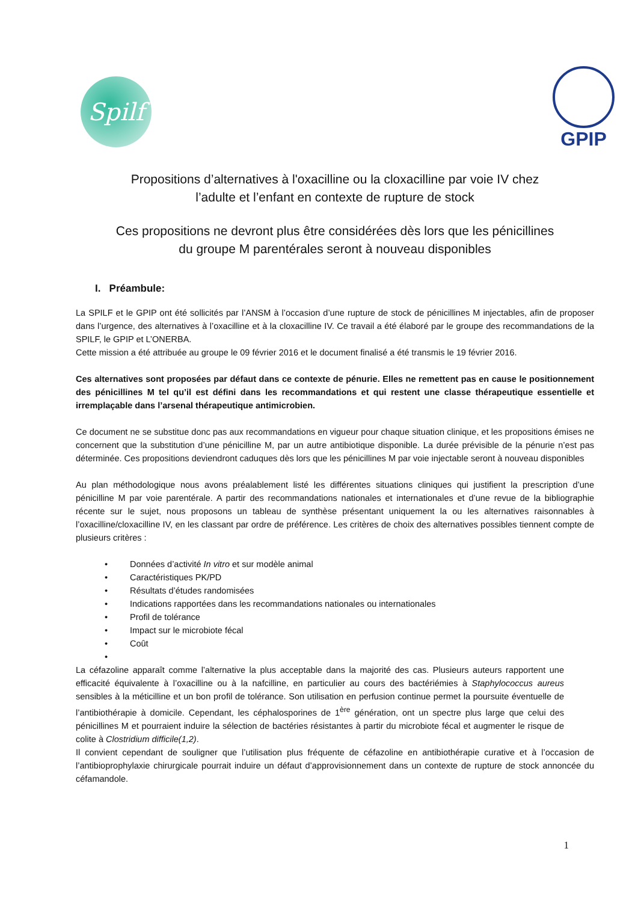Spilf
GPIP
Propositions d’alternatives à l'oxacilline ou la cloxacilline par voie IV chez
l’adulte et l’enfant en contexte de rupture de stock
Ces propositions ne devront plus être considérées dès lors que les pénicillines
du groupe M parentérales seront à nouveau disponibles
I. Préambule:
La SPILF et le GPIP ont été sollicités par l’ANSM à l’occasion d’une rupture de stock de pénicillines M injectables, afin de proposer dans l’urgence, des alternatives à l’oxacilline et à la cloxacilline IV. Ce travail a été élaboré par le groupe des recommandations de la SPILF, le GPIP et L’ONERBA.
Cette mission a été attribuée au groupe le 09 février 2016 et le document finalisé a été transmis le 19 février 2016.
Ces alternatives sont proposées par défaut dans ce contexte de pénurie. Elles ne remettent pas en cause le positionnement des pénicillines M tel qu’il est défini dans les recommandations et qui restent une classe thérapeutique essentielle et irremplaçable dans l’arsenal thérapeutique antimicrobien.
Ce document ne se substitue donc pas aux recommandations en vigueur pour chaque situation clinique, et les propositions émises ne concernent que la substitution d’une pénicilline M, par un autre antibiotique disponible. La durée prévisible de la pénurie n’est pas déterminée. Ces propositions deviendront caduques dès lors que les pénicillines M par voie injectable seront à nouveau disponibles
Au plan méthodologique nous avons préalablement listé les différentes situations cliniques qui justifient la prescription d’une pénicilline M par voie parentérale. A partir des recommandations nationales et internationales et d’une revue de la bibliographie récente sur le sujet, nous proposons un tableau de synthèse présentant uniquement la ou les alternatives raisonnables à l’oxacilline/cloxacilline IV, en les classant par ordre de préférence. Les critères de choix des alternatives possibles tiennent compte de plusieurs critères :
• Données d’activité In vitro et sur modèle animal
• Caractéristiques PK/PD
• Résultats d’études randomisées
• Indications rapportées dans les recommandations nationales ou internationales
• Profil de tolérance
• Impact sur le microbiote fécal
• Coût
•
La céfazoline apparaît comme l’alternative la plus acceptable dans la majorité des cas. Plusieurs auteurs rapportent une efficacité équivalente à l’oxacilline ou à la nafcilline, en particulier au cours des bactériémies à Staphylococcus aureus sensibles à la méticilline et un bon profil de tolérance. Son utilisation en perfusion continue permet la poursuite éventuelle de l’antibiothérapie à domicile. Cependant, les céphalosporines de 1<sup>ère</sup> génération, ont un spectre plus large que celui des pénicillines M et pourraient induire la sélection de bactéries résistantes à partir du microbiote fécal et augmenter le risque de colite à Clostridium difficile(1,2).
Il convient cependant de souligner que l’utilisation plus fréquente de céfazoline en antibiothérapie curative et à l’occasion de l’antibioprophylaxie chirurgicale pourrait induire un défaut d’approvisionnement dans un contexte de rupture de stock annoncée du céfamandole.
1